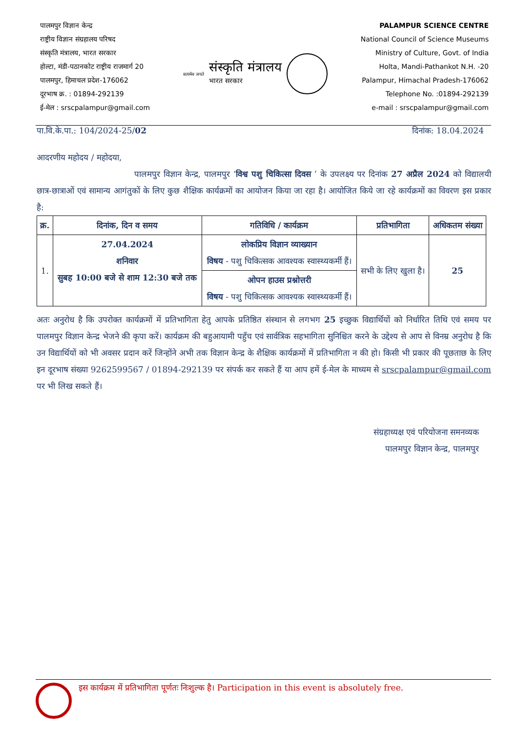पालमपुर विज्ञान केन्द्र
राष्ट्रीय विज्ञान संग्रहालय परिषद
संस्कृति मंत्रालय, भारत सरकार
होल्टा, मंडी-पठानकोट राष्ट्रीय राजमार्ग 20
पालमपुर, हिमाचल प्रदेश-176062
दूरभाष क्र. : 01894-292139
ई-मेल : srscpalampur@gmail.com
सत्यमेव जयते
संस्कृति मंत्रालय
भारत सरकार
PALAMPUR SCIENCE CENTRE
National Council of Science Museums
Ministry of Culture, Govt. of India
Holta, Mandi-Pathankot N.H. -20
Palampur, Himachal Pradesh-176062
Telephone No. :01894-292139
e-mail : srscpalampur@gmail.com
पा.वि.के.पा.: 104/2024-25/02 दिनांक: 18.04.2024
आदरणीय महोदय / महोदया,
पालमपुर विज्ञान केन्द्र, पालमपुर ‘विश्व पशु चिकित्सा दिवस ’ के उपलक्ष्य पर दिनांक 27 अप्रैल 2024 को विद्यालयी छात्र-छात्राओं एवं सामान्य आगंतुकों के लिए कुछ शैक्षिक कार्यक्रमों का आयोजन किया जा रहा है। आयोजित किये जा रहे कार्यक्रमों का विवरण इस प्रकार है:
| क्र. | दिनांक, दिन व समय | गतिविधि / कार्यक्रम | प्रतिभागिता | अधिकतम संख्या |
| --- | --- | --- | --- | --- |
| 1. | 27.04.2024 शनिवार सुबह 10:00 बजे से शाम 12:30 बजे तक | लोकप्रिय विज्ञान व्याख्यान विषय - पशु चिकित्सक आवश्यक स्वास्थ्यकर्मी हैं। | सभी के लिए खुला है। | 25 |
| | | ओपन हाउस प्रश्नोत्तरी विषय - पशु चिकित्सक आवश्यक स्वास्थ्यकर्मी हैं। | | |
अतः अनुरोध है कि उपरोक्त कार्यक्रमों में प्रतिभागिता हेतु आपके प्रतिष्ठित संस्थान से लगभग 25 इच्छुक विद्यार्थियों को निर्धारित तिथि एवं समय पर पालमपुर विज्ञान केन्द्र भेजने की कृपा करें। कार्यक्रम की बहुआयामी पहुँच एवं सार्वत्रिक सहभागिता सुनिश्चित करने के उद्देश्य से आप से विनम्र अनुरोध है कि उन विद्यार्थियों को भी अवसर प्रदान करें जिन्होंने अभी तक विज्ञान केन्द्र के शैक्षिक कार्यक्रमों में प्रतिभागिता न की हो। किसी भी प्रकार की पूछताछ के लिए इन दूरभाष संख्या 9262599567 / 01894-292139 पर संपर्क कर सकते हैं या आप हमें ई-मेल के माध्यम से srscpalampur@gmail.com पर भी लिख सकते हैं।
संग्रहाध्यक्ष एवं परियोजना समनव्यक
पालमपुर विज्ञान केन्द्र, पालमपुर
इस कार्यक्रम में प्रतिभागिता पूर्णतः निःशुल्क है। Participation in this event is absolutely free.